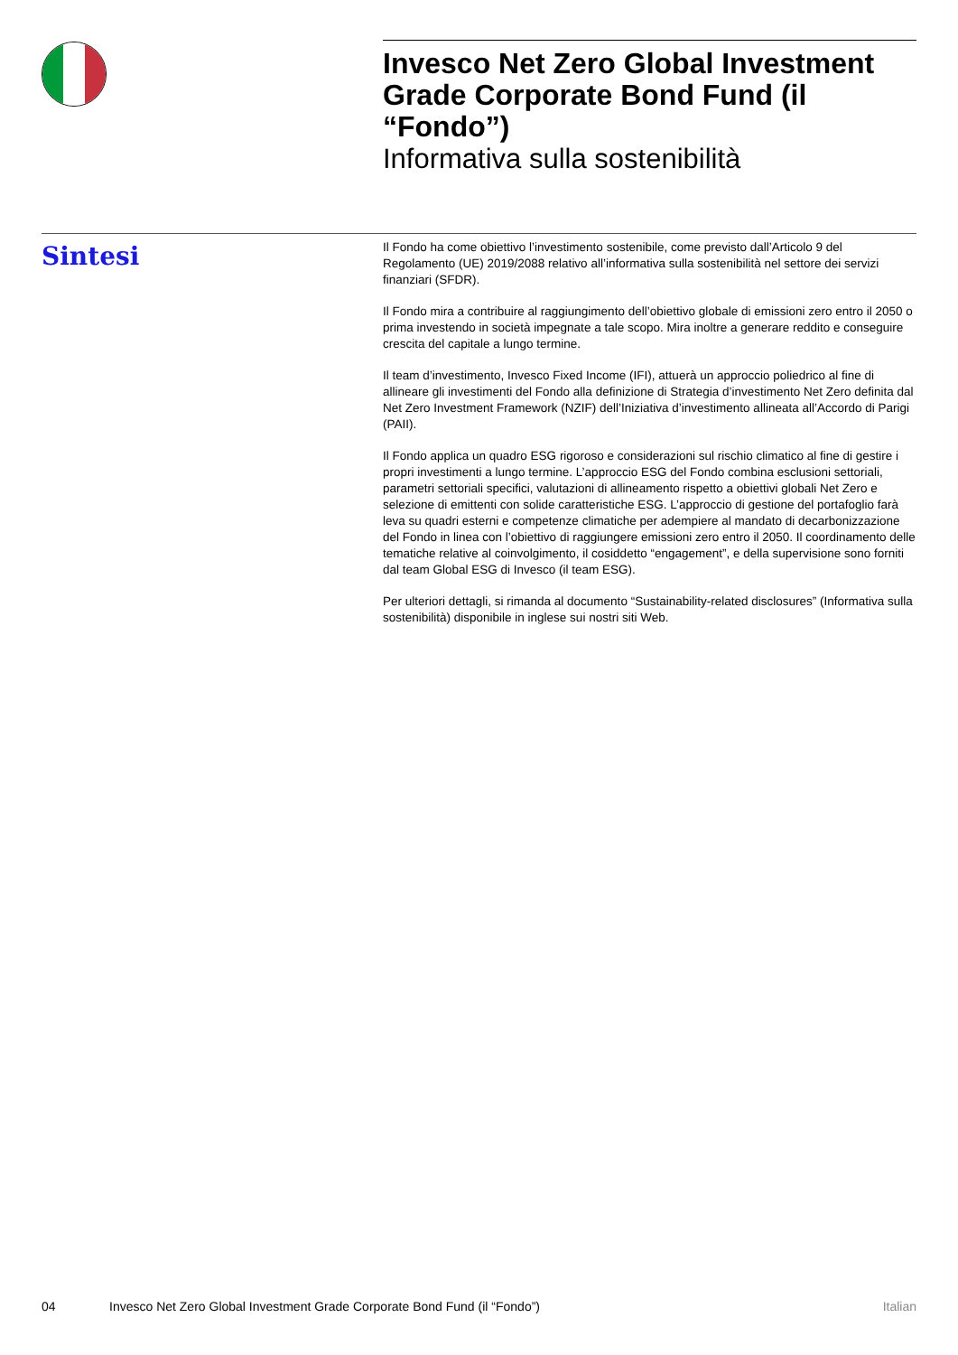Invesco Net Zero Global Investment Grade Corporate Bond Fund (il “Fondo”)
Informativa sulla sostenibilità
Sintesi
Il Fondo ha come obiettivo l’investimento sostenibile, come previsto dall’Articolo 9 del Regolamento (UE) 2019/2088 relativo all’informativa sulla sostenibilità nel settore dei servizi finanziari (SFDR).
Il Fondo mira a contribuire al raggiungimento dell’obiettivo globale di emissioni zero entro il 2050 o prima investendo in società impegnate a tale scopo. Mira inoltre a generare reddito e conseguire crescita del capitale a lungo termine.
Il team d’investimento, Invesco Fixed Income (IFI), attuerà un approccio poliedrico al fine di allineare gli investimenti del Fondo alla definizione di Strategia d’investimento Net Zero definita dal Net Zero Investment Framework (NZIF) dell’Iniziativa d’investimento allineata all’Accordo di Parigi (PAII).
Il Fondo applica un quadro ESG rigoroso e considerazioni sul rischio climatico al fine di gestire i propri investimenti a lungo termine. L’approccio ESG del Fondo combina esclusioni settoriali, parametri settoriali specifici, valutazioni di allineamento rispetto a obiettivi globali Net Zero e selezione di emittenti con solide caratteristiche ESG. L’approccio di gestione del portafoglio farà leva su quadri esterni e competenze climatiche per adempiere al mandato di decarbonizzazione del Fondo in linea con l’obiettivo di raggiungere emissioni zero entro il 2050. Il coordinamento delle tematiche relative al coinvolgimento, il cosiddetto “engagement”, e della supervisione sono forniti dal team Global ESG di Invesco (il team ESG).
Per ulteriori dettagli, si rimanda al documento “Sustainability-related disclosures” (Informativa sulla sostenibilità) disponibile in inglese sui nostri siti Web.
04 Invesco Net Zero Global Investment Grade Corporate Bond Fund (il “Fondo”) Italian